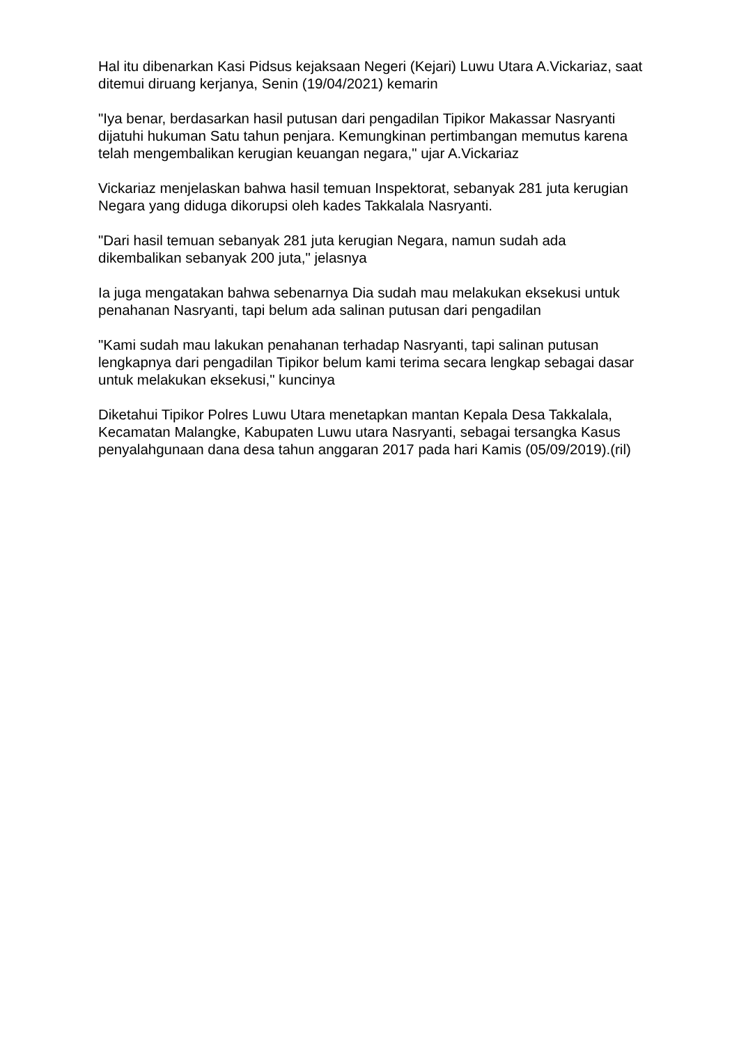Hal itu dibenarkan Kasi Pidsus kejaksaan Negeri (Kejari) Luwu Utara A.Vickariaz, saat ditemui diruang kerjanya, Senin (19/04/2021) kemarin
"Iya benar, berdasarkan hasil putusan dari pengadilan Tipikor Makassar Nasryanti dijatuhi hukuman Satu tahun penjara. Kemungkinan pertimbangan memutus karena telah mengembalikan kerugian keuangan negara," ujar A.Vickariaz
Vickariaz menjelaskan bahwa hasil temuan Inspektorat, sebanyak 281 juta kerugian Negara yang diduga dikorupsi oleh kades Takkalala Nasryanti.
"Dari hasil temuan sebanyak 281 juta kerugian Negara, namun sudah ada dikembalikan sebanyak 200 juta," jelasnya
Ia juga mengatakan bahwa sebenarnya Dia sudah mau melakukan eksekusi untuk penahanan Nasryanti, tapi belum ada salinan putusan dari pengadilan
"Kami sudah mau lakukan penahanan terhadap Nasryanti, tapi salinan putusan lengkapnya dari pengadilan Tipikor belum kami terima secara lengkap sebagai dasar untuk melakukan eksekusi," kuncinya
Diketahui Tipikor Polres Luwu Utara menetapkan mantan Kepala Desa Takkalala, Kecamatan Malangke, Kabupaten Luwu utara Nasryanti, sebagai tersangka Kasus penyalahgunaan dana desa tahun anggaran 2017 pada hari Kamis (05/09/2019).(ril)